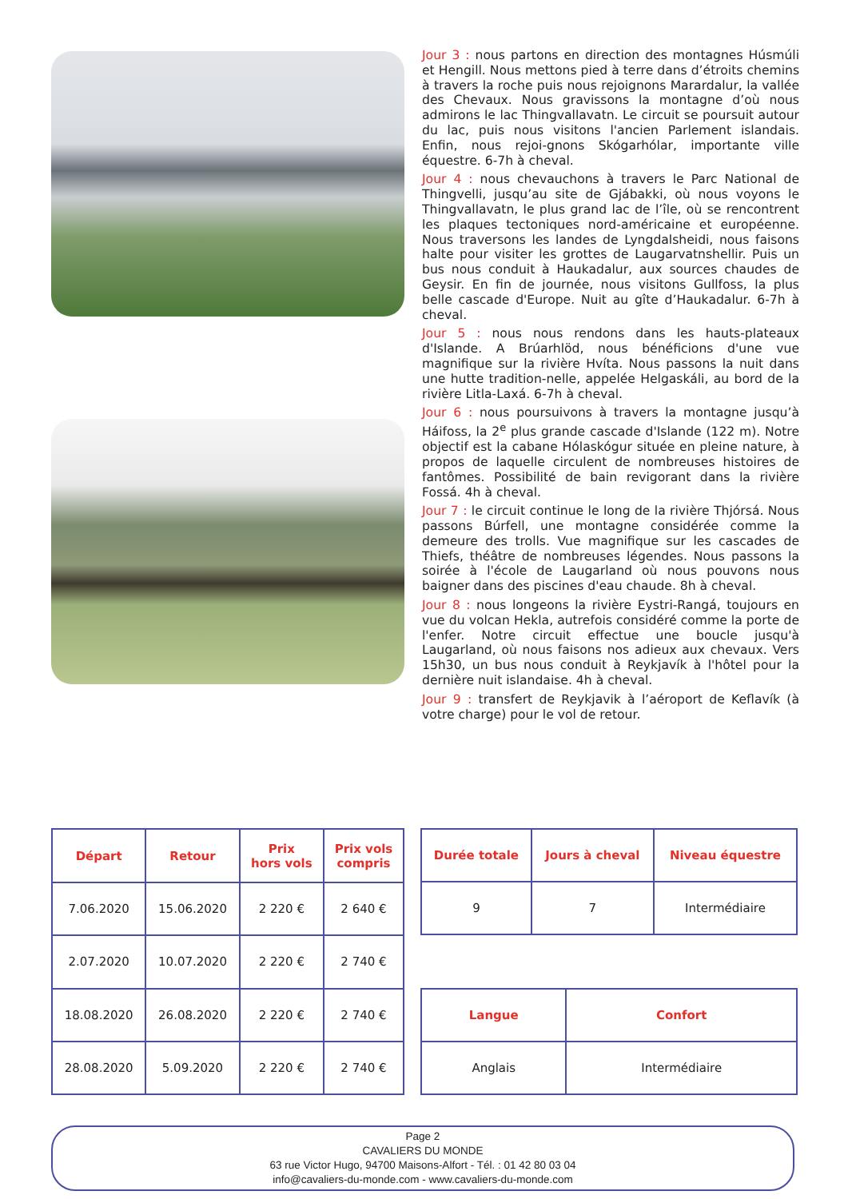Jour 3 : nous partons en direction des montagnes Húsmúli et Hengill. Nous mettons pied à terre dans d’étroits chemins à travers la roche puis nous rejoignons Marardalur, la vallée des Chevaux. Nous gravissons la montagne d’où nous admirons le lac Thingvallavatn. Le circuit se poursuit autour du lac, puis nous visitons l'ancien Parlement islandais. Enfin, nous rejoi-gnons Skógarhólar, importante ville équestre. 6-7h à cheval.
Jour 4 : nous chevauchons à travers le Parc National de Thingvelli, jusqu’au site de Gjábakki, où nous voyons le Thingvallavatn, le plus grand lac de l’île, où se rencontrent les plaques tectoniques nord-américaine et européenne. Nous traversons les landes de Lyngdalsheidi, nous faisons halte pour visiter les grottes de Laugarvatnshellir. Puis un bus nous conduit à Haukadalur, aux sources chaudes de Geysir. En fin de journée, nous visitons Gullfoss, la plus belle cascade d'Europe. Nuit au gîte d’Haukadalur. 6-7h à cheval.
Jour 5 : nous nous rendons dans les hauts-plateaux d'Islande. A Brúarhlöd, nous bénéficions d'une vue magnifique sur la rivière Hvíta. Nous passons la nuit dans une hutte tradition-nelle, appelée Helgaskáli, au bord de la rivière Litla-Laxá. 6-7h à cheval.
Jour 6 : nous poursuivons à travers la montagne jusqu’à Háifoss, la 2<sup>e</sup> plus grande cascade d'Islande (122 m). Notre objectif est la cabane Hólaskógur située en pleine nature, à propos de laquelle circulent de nombreuses histoires de fantômes. Possibilité de bain revigorant dans la rivière Fossá. 4h à cheval.
Jour 7 : le circuit continue le long de la rivière Thjórsá. Nous passons Búrfell, une montagne considérée comme la demeure des trolls. Vue magnifique sur les cascades de Thiefs, théâtre de nombreuses légendes. Nous passons la soirée à l'école de Laugarland où nous pouvons nous baigner dans des piscines d'eau chaude. 8h à cheval.
Jour 8 : nous longeons la rivière Eystri-Rangá, toujours en vue du volcan Hekla, autrefois considéré comme la porte de l'enfer. Notre circuit effectue une boucle jusqu'à Laugarland, où nous faisons nos adieux aux chevaux. Vers 15h30, un bus nous conduit à Reykjavík à l'hôtel pour la dernière nuit islandaise. 4h à cheval.
Jour 9 : transfert de Reykjavik à l’aéroport de Keflavík (à votre charge) pour le vol de retour.
| Départ | Retour | Prix hors vols | Prix vols compris |
| --- | --- | --- | --- |
| 7.06.2020 | 15.06.2020 | 2 220 € | 2 640 € |
| 2.07.2020 | 10.07.2020 | 2 220 € | 2 740 € |
| 18.08.2020 | 26.08.2020 | 2 220 € | 2 740 € |
| 28.08.2020 | 5.09.2020 | 2 220 € | 2 740 € |
| Durée totale | Jours à cheval | Niveau équestre |
| --- | --- | --- |
| 9 | 7 | Intermédiaire |
| Langue | Confort |
| --- | --- |
| Anglais | Intermédiaire |
Page 2
CAVALIERS DU MONDE
63 rue Victor Hugo, 94700 Maisons-Alfort - Tél. : 01 42 80 03 04
info@cavaliers-du-monde.com - www.cavaliers-du-monde.com